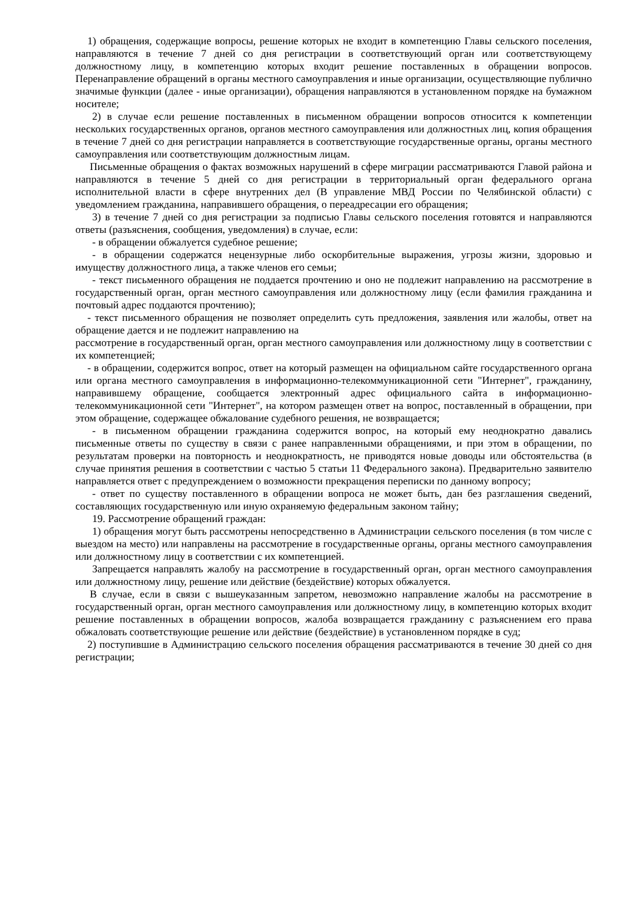1) обращения, содержащие вопросы, решение которых не входит в компетенцию Главы сельского поселения, направляются в течение 7 дней со дня регистрации в соответствующий орган или соответствующему должностному лицу, в компетенцию которых входит решение поставленных в обращении вопросов. Перенаправление обращений в органы местного самоуправления и иные организации, осуществляющие публично значимые функции (далее - иные организации), обращения направляются в установленном порядке на бумажном носителе;
2) в случае если решение поставленных в письменном обращении вопросов относится к компетенции нескольких государственных органов, органов местного самоуправления или должностных лиц, копия обращения в течение 7 дней со дня регистрации направляется в соответствующие государственные органы, органы местного самоуправления или соответствующим должностным лицам.
Письменные обращения о фактах возможных нарушений в сфере миграции рассматриваются Главой района и направляются в течение 5 дней со дня регистрации в территориальный орган федерального органа исполнительной власти в сфере внутренних дел (В управление МВД России по Челябинской области) с уведомлением гражданина, направившего обращения, о переадресации его обращения;
3) в течение 7 дней со дня регистрации за подписью Главы сельского поселения готовятся и направляются ответы (разъяснения, сообщения, уведомления) в случае, если:
- в обращении обжалуется судебное решение;
- в обращении содержатся нецензурные либо оскорбительные выражения, угрозы жизни, здоровью и имуществу должностного лица, а также членов его семьи;
- текст письменного обращения не поддается прочтению и оно не подлежит направлению на рассмотрение в государственный орган, орган местного самоуправления или должностному лицу (если фамилия гражданина и почтовый адрес поддаются прочтению);
- текст письменного обращения не позволяет определить суть предложения, заявления или жалобы, ответ на обращение дается и не подлежит направлению на
рассмотрение в государственный орган, орган местного самоуправления или должностному лицу в соответствии с их компетенцией;
- в обращении, содержится вопрос, ответ на который размещен на официальном сайте государственного органа или органа местного самоуправления в информационно-телекоммуникационной сети "Интернет", гражданину, направившему обращение, сообщается электронный адрес официального сайта в информационно-телекоммуникационной сети "Интернет", на котором размещен ответ на вопрос, поставленный в обращении, при этом обращение, содержащее обжалование судебного решения, не возвращается;
- в письменном обращении гражданина содержится вопрос, на который ему неоднократно давались письменные ответы по существу в связи с ранее направленными обращениями, и при этом в обращении, по результатам проверки на повторность и неоднократность, не приводятся новые доводы или обстоятельства (в случае принятия решения в соответствии с частью 5 статьи 11 Федерального закона). Предварительно заявителю направляется ответ с предупреждением о возможности прекращения переписки по данному вопросу;
- ответ по существу поставленного в обращении вопроса не может быть, дан без разглашения сведений, составляющих государственную или иную охраняемую федеральным законом тайну;
19. Рассмотрение обращений граждан:
1) обращения могут быть рассмотрены непосредственно в Администрации сельского поселения (в том числе с выездом на место) или направлены на рассмотрение в государственные органы, органы местного самоуправления или должностному лицу в соответствии с их компетенцией.
Запрещается направлять жалобу на рассмотрение в государственный орган, орган местного самоуправления или должностному лицу, решение или действие (бездействие) которых обжалуется.
В случае, если в связи с вышеуказанным запретом, невозможно направление жалобы на рассмотрение в государственный орган, орган местного самоуправления или должностному лицу, в компетенцию которых входит решение поставленных в обращении вопросов, жалоба возвращается гражданину с разъяснением его права обжаловать соответствующие решение или действие (бездействие) в установленном порядке в суд;
2) поступившие в Администрацию сельского поселения обращения рассматриваются в течение 30 дней со дня регистрации;